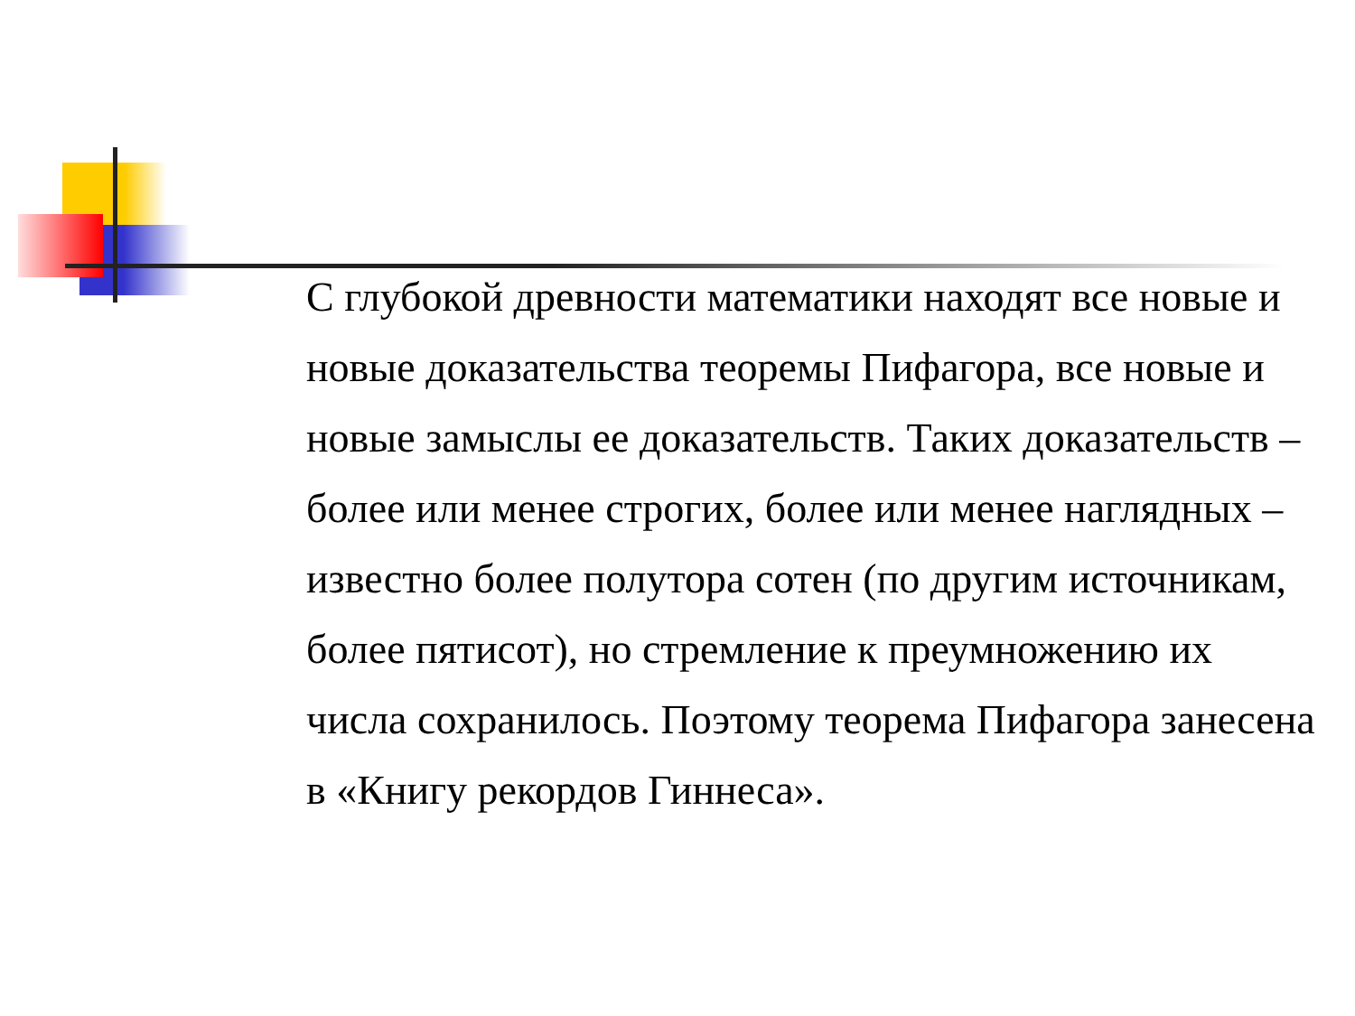С глубокой древности математики находят все новые и новые доказательства теоремы Пифагора, все новые и новые замыслы ее доказательств. Таких доказательств – более или менее строгих, более или менее наглядных – известно более полутора сотен (по другим источникам, более пятисот), но стремление к преумножению их числа сохранилось. Поэтому теорема Пифагора занесена в «Книгу рекордов Гиннеса».